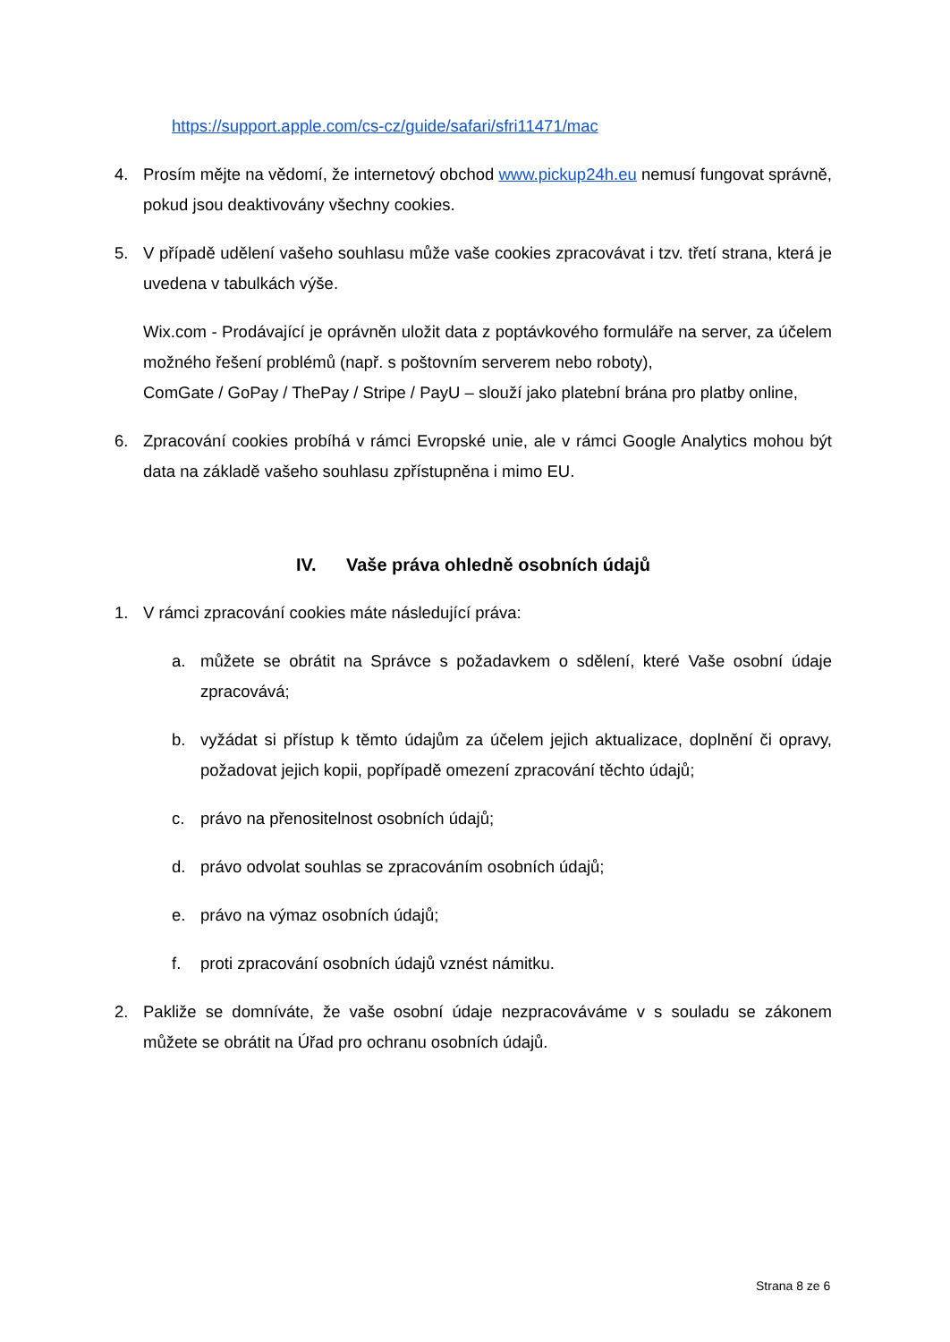https://support.apple.com/cs-cz/guide/safari/sfri11471/mac
4. Prosím mějte na vědomí, že internetový obchod www.pickup24h.eu nemusí fungovat správně, pokud jsou deaktivovány všechny cookies.
5. V případě udělení vašeho souhlasu může vaše cookies zpracovávat i tzv. třetí strana, která je uvedena v tabulkách výše.
Wix.com - Prodávající je oprávněn uložit data z poptávkového formuláře na server, za účelem možného řešení problémů (např. s poštovním serverem nebo roboty),
ComGate / GoPay / ThePay / Stripe / PayU – slouží jako platební brána pro platby online,
6. Zpracování cookies probíhá v rámci Evropské unie, ale v rámci Google Analytics mohou být data na základě vašeho souhlasu zpřístupněna i mimo EU.
IV. Vaše práva ohledně osobních údajů
1. V rámci zpracování cookies máte následující práva:
a. můžete se obrátit na Správce s požadavkem o sdělení, které Vaše osobní údaje zpracovává;
b. vyžádat si přístup k těmto údajům za účelem jejich aktualizace, doplnění či opravy, požadovat jejich kopii, popřípadě omezení zpracování těchto údajů;
c. právo na přenositelnost osobních údajů;
d. právo odvolat souhlas se zpracováním osobních údajů;
e. právo na výmaz osobních údajů;
f. proti zpracování osobních údajů vznést námitku.
2. Pakliže se domníváte, že vaše osobní údaje nezpracováváme v s souladu se zákonem můžete se obrátit na Úřad pro ochranu osobních údajů.
Strana 8 ze 6